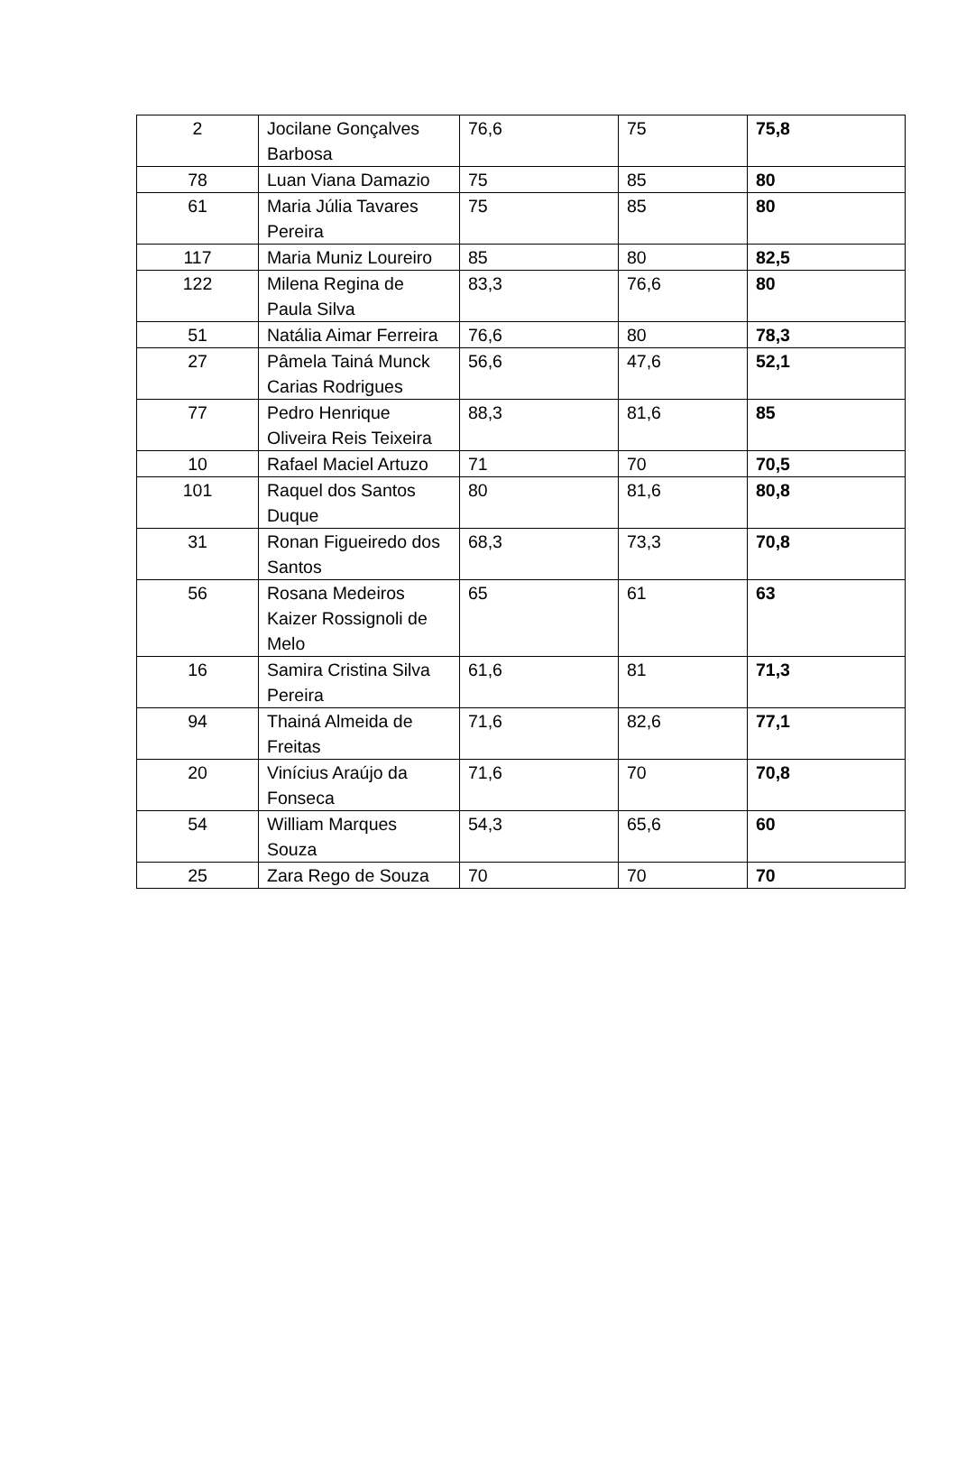| 2 | Jocilane Gonçalves Barbosa | 76,6 | 75 | 75,8 |
| 78 | Luan Viana Damazio | 75 | 85 | 80 |
| 61 | Maria Júlia Tavares Pereira | 75 | 85 | 80 |
| 117 | Maria Muniz Loureiro | 85 | 80 | 82,5 |
| 122 | Milena Regina de Paula Silva | 83,3 | 76,6 | 80 |
| 51 | Natália Aimar Ferreira | 76,6 | 80 | 78,3 |
| 27 | Pâmela Tainá Munck Carias Rodrigues | 56,6 | 47,6 | 52,1 |
| 77 | Pedro Henrique Oliveira Reis Teixeira | 88,3 | 81,6 | 85 |
| 10 | Rafael Maciel Artuzo | 71 | 70 | 70,5 |
| 101 | Raquel dos Santos Duque | 80 | 81,6 | 80,8 |
| 31 | Ronan Figueiredo dos Santos | 68,3 | 73,3 | 70,8 |
| 56 | Rosana Medeiros Kaizer Rossignoli de Melo | 65 | 61 | 63 |
| 16 | Samira Cristina Silva Pereira | 61,6 | 81 | 71,3 |
| 94 | Thainá Almeida de Freitas | 71,6 | 82,6 | 77,1 |
| 20 | Vinícius Araújo da Fonseca | 71,6 | 70 | 70,8 |
| 54 | William Marques Souza | 54,3 | 65,6 | 60 |
| 25 | Zara Rego de Souza | 70 | 70 | 70 |